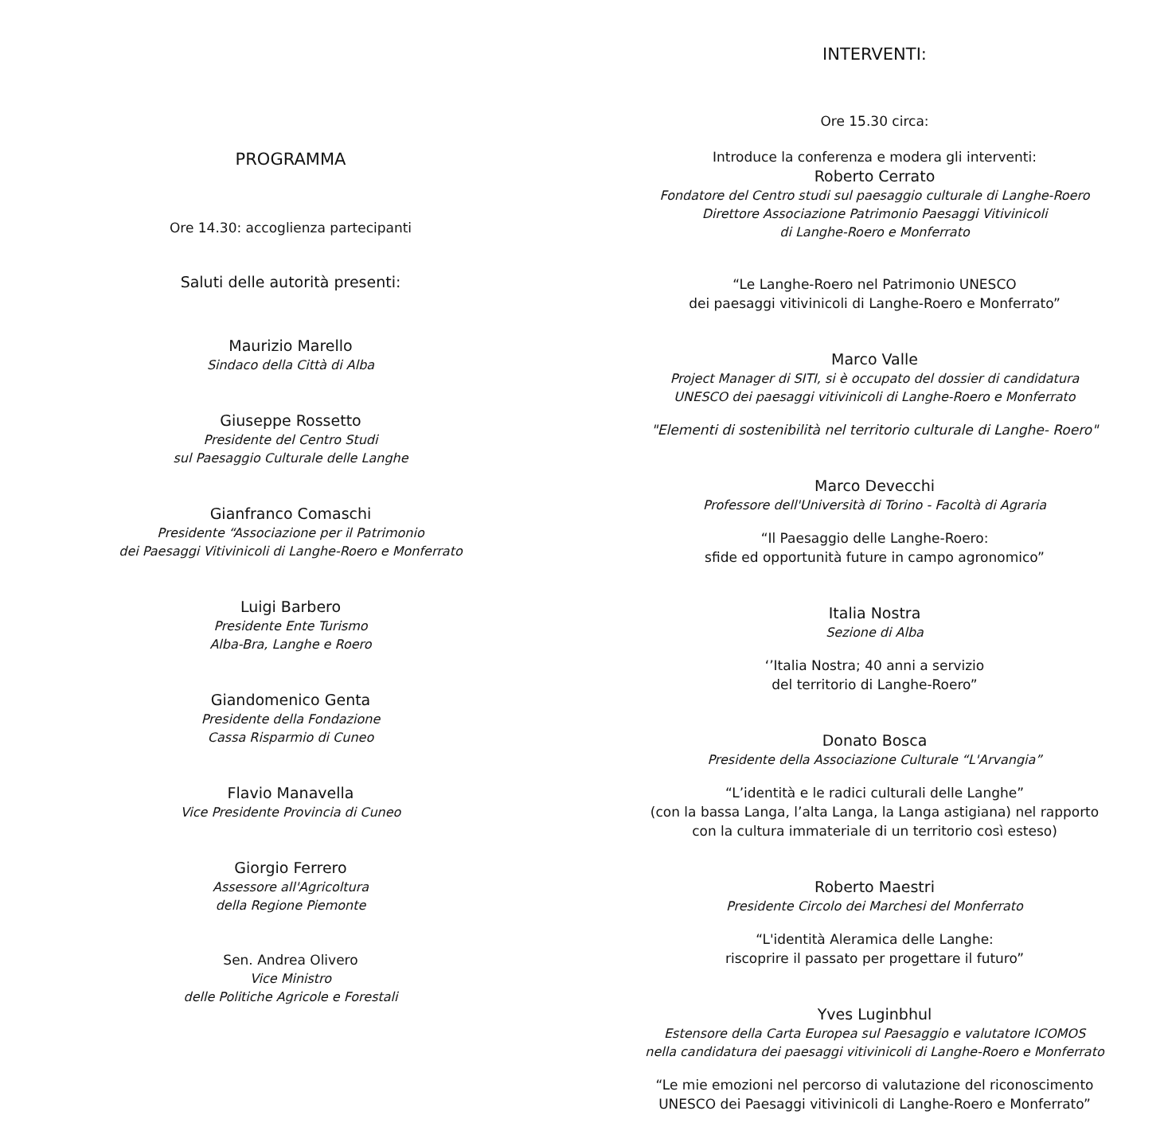PROGRAMMA
Ore 14.30: accoglienza partecipanti
Saluti delle autorità presenti:
Maurizio Marello
Sindaco della Città di Alba
Giuseppe Rossetto
Presidente del Centro Studi
sul Paesaggio Culturale delle Langhe
Gianfranco Comaschi
Presidente “Associazione per il Patrimonio
dei Paesaggi Vitivinicoli di Langhe-Roero e Monferrato
Luigi Barbero
Presidente Ente Turismo
Alba-Bra, Langhe e Roero
Giandomenico Genta
Presidente della Fondazione
Cassa Risparmio di Cuneo
Flavio Manavella
Vice Presidente Provincia di Cuneo
Giorgio Ferrero
Assessore all'Agricoltura
della Regione Piemonte
Sen. Andrea Olivero
Vice Ministro
delle Politiche Agricole e Forestali
INTERVENTI:
Ore 15.30 circa:
Introduce la conferenza e modera gli interventi:
Roberto Cerrato
Fondatore del Centro studi sul paesaggio culturale di Langhe-Roero
Direttore Associazione Patrimonio Paesaggi Vitivinicoli
di Langhe-Roero e Monferrato
“Le Langhe-Roero nel Patrimonio UNESCO
dei paesaggi vitivinicoli di Langhe-Roero e Monferrato”
Marco Valle
Project Manager di SITI, si è occupato del dossier di candidatura
UNESCO dei paesaggi vitivinicoli di Langhe-Roero e Monferrato
"Elementi di sostenibilità nel territorio culturale di Langhe- Roero"
Marco Devecchi
Professore dell'Università di Torino - Facoltà di Agraria
“Il Paesaggio delle Langhe-Roero:
sfide ed opportunità future in campo agronomico”
Italia Nostra
Sezione di Alba
‘’Italia Nostra; 40 anni a servizio
del territorio di Langhe-Roero”
Donato Bosca
Presidente della Associazione Culturale “L'Arvangia”
“L’identità e le radici culturali delle Langhe”
(con la bassa Langa, l’alta Langa, la Langa astigiana) nel rapporto
con la cultura immateriale di un territorio così esteso)
Roberto Maestri
Presidente Circolo dei Marchesi del Monferrato
“L'identità Aleramica delle Langhe:
riscoprire il passato per progettare il futuro”
Yves Luginbhul
Estensore della Carta Europea sul Paesaggio e valutatore ICOMOS
nella candidatura dei paesaggi vitivinicoli di Langhe-Roero e Monferrato
“Le mie emozioni nel percorso di valutazione del riconoscimento
UNESCO dei Paesaggi vitivinicoli di Langhe-Roero e Monferrato”